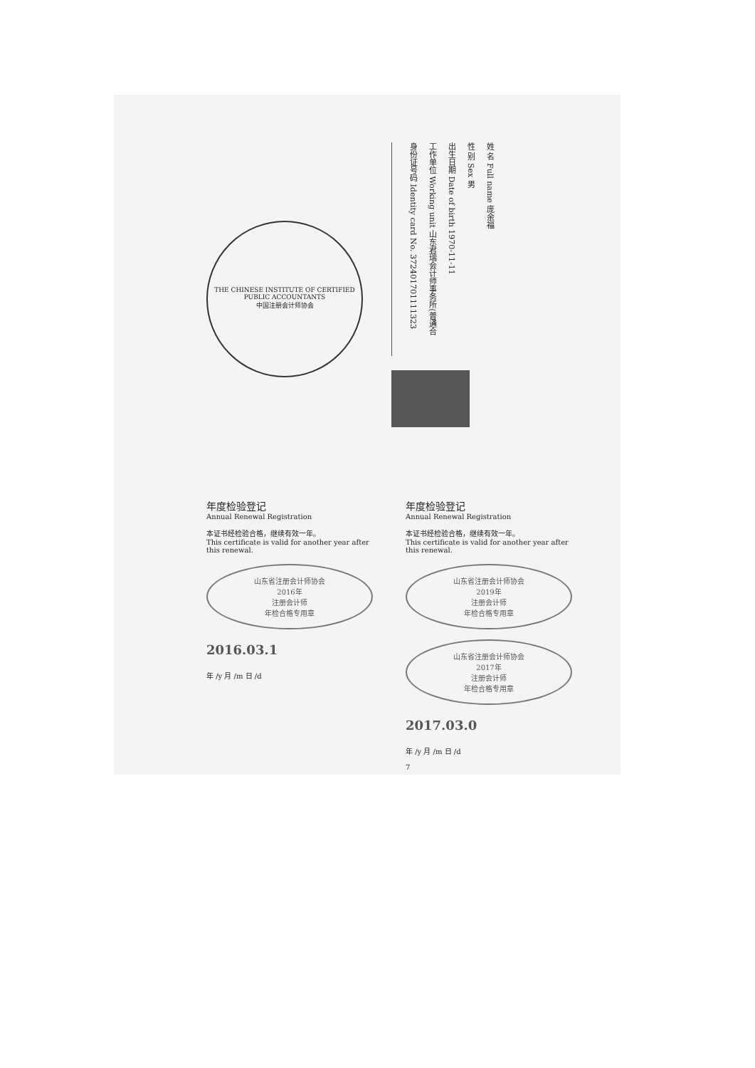THE CHINESE INSTITUTE OF CERTIFIED PUBLIC ACCOUNTANTS
中国注册会计师协会
姓 名 Full name 庞余福
性 别 Sex 男
出生日期 Date of birth 1970-11-11
工作单位 Working unit 山东君瑞会计师事务所(普通合
身份证号码 Identity card No. 372401701111323
年度检验登记
Annual Renewal Registration
本证书经检验合格，继续有效一年。
This certificate is valid for another year after this renewal.
山东省注册会计师协会
2016年
注册会计师
年检合格专用章
2016.03.1
年 /y 月 /m 日 /d
年度检验登记
Annual Renewal Registration
本证书经检验合格，继续有效一年。
This certificate is valid for another year after this renewal.
山东省注册会计师协会
2019年
注册会计师
年检合格专用章
山东省注册会计师协会
2017年
注册会计师
年检合格专用章
2017.03.0
年 /y 月 /m 日 /d
7